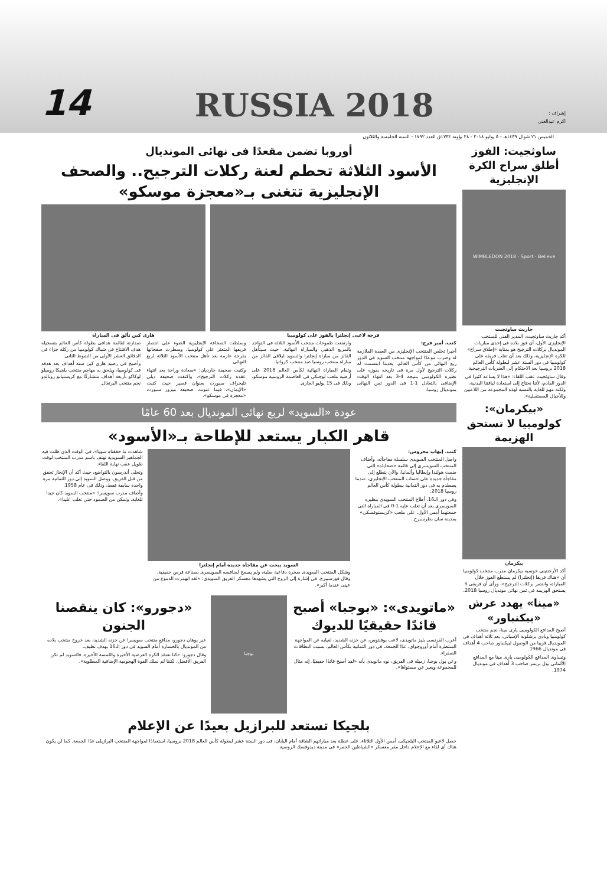إشراف :
اكرم عبدالغنى
RUSSIA 2018
14
الخميس ٢١ شوال ١٤٣٩هـ - ٥ يوليو ٢٠١٨ - ٢٨ بؤونة ١٧٣٤ق العدد ١٧٩٢ - السنة الخامسة والثلاثون
ساوثجيت: الفوز أطلق سراح الكرة الإنجليزية
WIMBLEDON 2018 · Sport · Believe
جاريث ساوثجيت
أكد جاريث ساوثجيت، المدير الفنى للمنتخب الإنجليزى الأول، أن فوز بلاده فى إحدى مباريات المونديال بركلات الترجيح هو بمثابة «إطلاق سراح» للكرة الإنجليزية، وذلك بعد أن تغلب فريقه على كولومبيا فى دور الستة عشر لبطولة كأس العالم 2018 بروسيا بعد الاحتكام إلى الضربات الترجيحية.
وقال ساوثجيت عقب اللقاء: «هذا لا يساعد كثيرا فى الدور القادم، لأننا نحتاج إلى استعادة لياقتنا البدنية، ولكنه مهم للغاية بالنسبة لهذه المجموعة من اللاعبين وللأجيال المستقبلية».
«بيكرمان»: كولومبيا لا تستحق الهزيمة
بيكرمان
أكد الأرجنتينى خوسيه بيكرمان مدرب منتخب كولومبيا أن «هناك فريقا (إنجلترا) لم يستطع الفوز خلال المباراة، وانتصر بركلات الترجيح»، ورأى أن فريقى لا يستحق الهزيمة فى ثمن نهائى مونديال روسيا 2018.
«مينا» يهدد عرش «بيكنباور»
أصبح المدافع الكولومبى يارى مينا، نجم منتخب كولومبيا ونادى برشلونة الإسبانى، بعد ثلاثة أهداف فى المونديال قريبا من الوصول لبيكنباور صاحب 4 أهداف فى مونديال 1966.
وتساوى المدافع الكولومبى يارى مينا مع المدافع الألمانى بول بريتنر صاحب 3 أهداف فى مونديال 1974.
أوروبا تضمن مقعدًا فى نهائى المونديال
الأسود الثلاثة تحطم لعنة ركلات الترجيح.. والصحف الإنجليزية تتغنى بـ«معجزة موسكو»
فرحة لاعبى إنجلترا بالفوز على كولومبيا
هارى كين تألق فى المباراة
كتب. أمير فرج:
أخيرا تخلص المنتخب الإنجليزى من العقدة الملازمة له وضرب موعدًا لمواجهة منتخب السويد فى الدور ربع النهائى من كأس العالم، بعدما ابتسمت له ركلات الترجيح لأول مرة فى تاريخه بفوزه على نظيره الكولومبى بنتيجة 4-3 بعد انتهاء الوقت الإضافى بالتعادل 1-1 فى الدور ثمن النهائى بمونديال روسيا.
وارتفعت طموحات منتخب الأسود الثلاثة فى التواجد بالمربع الذهبى والمباراة النهائية، حيث سيتأهل الفائز من مباراة إنجلترا والسويد ليلاقى الفائز من مباراة منتخب روسيا ضد منتخب كرواتيا.
وتقام المباراة النهائية لكأس العالم 2018 على أرضية ملعب لوجنكى فى العاصمة الروسية موسكو، وذلك فى 15 يوليو الجارى.
وسلطت الصحافة الإنجليزية الضوء على انتصار فريقها المتعثر على كولومبيا، وسطرت صفحاتها بفرحة عارمة بعد تأهل منتخب الأسود الثلاثة لربع النهائى.
وكتبت صحيفة جارديان: «سعادة وراحة بعد انتهاء عقدة ركلات الترجيح»، واكتفت صحيفة ديلى تليجراف سبورت بعنوان قصير حيث كتبت «الإيمان»، فيما عنونت صحيفة ميرور سبورت «معجزة فى موسكو».
صدارته لقائمة هدافى بطولة كأس العالم بتسجيله هدف الافتتاح فى شباك كولومبيا من ركلة جزاء فى الدقائق العشر الأولى من الشوط الثانى.
وأصبح فى رصيد هارى كين ستة أهداف بعد هدفه فى كولومبيا، ويلحق به مهاجم منتخب بلجيكا روميلو لوكاكو بأربعة أهداف متشاركًا مع كريستيانو رونالدو نجم منتخب البرتغال.
عودة «السويد» لربع نهائى المونديال بعد 60 عامًا
قاهر الكبار يستعد للإطاحة بـ«الأسود»
كتب. إيهاب محروس:
واصل المنتخب السويدى سلسلة مفاجآته، وأضاف المنتخب السويسرى إلى قائمة «ضحاياه» التى ضمت هولندا وإيطاليا وألمانيا، والآن يتطلع إلى مفاجأة جديدة على حساب المنتخب الإنجليزى، عندما يصطدم به فى دور الثمانية ببطولة كأس العالم روسيا 2018.
وفى دور الـ16، أطاح المنتخب السويدى بنظيره السويسرى بعد أن تغلب عليه 1-0 فى المباراة التى جمعتهما أمس الأول، على ملعب «كريستوفسكى» بمدينة سان بطرسبرج.
السويد يبحث عن مفاجأة جديدة أمام إنجلترا
وشكل المنتخب السويدى صخرة دفاعية صلبة، ولم يسمح لمنافسه السويسرى بصناعة فرص حقيقية. وقال فورسبيرج، فى إشارة إلى الروح التى يشهدها معسكر الفريق السويدى: «لقد انهمرت الدموع من عينى عندما أكبر».
شاهدت ما حققناه سويا»، فى الوقت الذى ظلت فيه الجماهير السويدية تهتف باسم مدرب المنتخب لوقت طويل عقب نهاية اللقاء.
وتحلى أندرسون بالتواضع، حيث أكد أن الإنجاز تحقق من قبل الفريق. ووصل السويد إلى دور الثمانية مرة واحدة سابقة فقط، وذلك فى عام 1958.
وأضاف مدرب سويسرا: «منتخب السويد كان جيدا للغاية، وتمكن من الصمود حتى تغلب علينا».
«ماتويدى»: «بوجبا» أصبح قائدًا حقيقيًا للديوك
أعرب الفرنسى بليز ماتويدى، لاعب يوفنتوس، عن حزنه الشديد، لغيابه عن المواجهة المنتظرة أمام أوروجواى، غدًا الجمعة، فى دور الثمانية بكأس العالم، بسبب البطاقات الصفراء.
وعن بول بوجبا، زميله فى الفريق، نوه ماتويدى بأنه «لقد أصبح قائدًا حقيقيًا، إنه مثال للمجموعة ويعبر عن مستواها».
بوجبا
«دجورو»: كان ينقصنا الجنون
عبر يوهان دجورو، مدافع منتخب سويسرا عن حزنه الشديد، بعد خروج منتخب بلاده من المونديال بالخسارة أمام السويد فى دور الـ16 بهدف نظيف.
وقال دجورو: «كنا نفتقد الكرة العرضية الأخيرة واللمسة الأخيرة. فالسويد لم تكن الفريق الأفضل، لكننا لم نملك القوة الهجومية الإضافية المطلوبة».
بلجيكا تستعد للبرازيل بعيدًا عن الإعلام
حصل لاعبو المنتخب البلجيكى، أمس الأول الثلاثاء، على عطلة بعد مباراتهم الشاقة أمام اليابان، فى دور الستة عشر لبطولة كأس العالم 2018 بروسيا، استعدادًا لمواجهة المنتخب البرازيلى غدًا الجمعة. كما لن يكون هناك أى لقاء مع الإعلام داخل مقر معسكر «الشياطين الحمر» فى مدينة ديدوفسك الروسية.